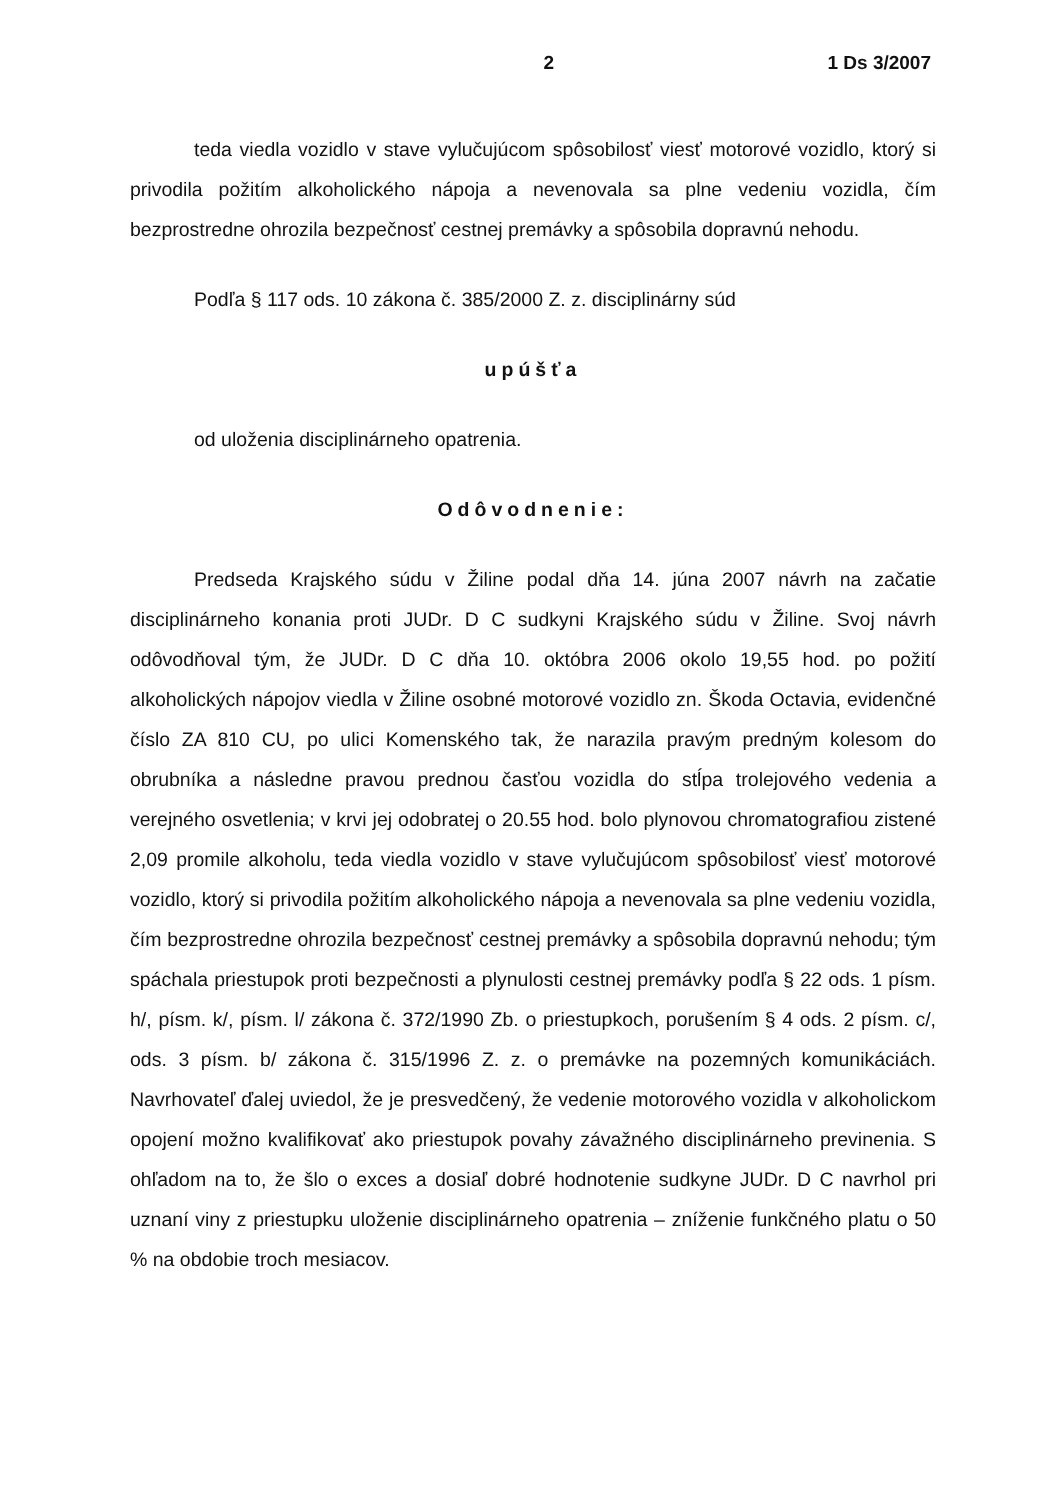2 1 Ds 3/2007
teda viedla vozidlo v stave vylučujúcom spôsobilosť viesť motorové vozidlo, ktorý si privodila požitím alkoholického nápoja a nevenovala sa plne vedeniu vozidla, čím bezprostredne ohrozila bezpečnosť cestnej premávky a spôsobila dopravnú nehodu.
Podľa § 117 ods. 10 zákona č. 385/2000 Z. z. disciplinárny súd
upúšťa
od uloženia disciplinárneho opatrenia.
Odôvodnenie:
Predseda Krajského súdu v Žiline podal dňa 14. júna 2007 návrh na začatie disciplinárneho konania proti JUDr. D C sudkyni Krajského súdu v Žiline. Svoj návrh odôvodňoval tým, že JUDr. D C dňa 10. októbra 2006 okolo 19,55 hod. po požití alkoholických nápojov viedla v Žiline osobné motorové vozidlo zn. Škoda Octavia, evidenčné číslo ZA 810 CU, po ulici Komenského tak, že narazila pravým predným kolesom do obrubníka a následne pravou prednou časťou vozidla do stĺpa trolejového vedenia a verejného osvetlenia; v krvi jej odobratej o 20.55 hod. bolo plynovou chromatografiou zistené 2,09 promile alkoholu, teda viedla vozidlo v stave vylučujúcom spôsobilosť viesť motorové vozidlo, ktorý si privodila požitím alkoholického nápoja a nevenovala sa plne vedeniu vozidla, čím bezprostredne ohrozila bezpečnosť cestnej premávky a spôsobila dopravnú nehodu; tým spáchala priestupok proti bezpečnosti a plynulosti cestnej premávky podľa § 22 ods. 1 písm. h/, písm. k/, písm. l/ zákona č. 372/1990 Zb. o priestupkoch, porušením § 4 ods. 2 písm. c/, ods. 3 písm. b/ zákona č. 315/1996 Z. z. o premávke na pozemných komunikáciách. Navrhovateľ ďalej uviedol, že je presvedčený, že vedenie motorového vozidla v alkoholickom opojení možno kvalifikovať ako priestupok povahy závažného disciplinárneho previnenia. S ohľadom na to, že šlo o exces a dosiaľ dobré hodnotenie sudkyne JUDr. D C navrhol pri uznaní viny z priestupku uloženie disciplinárneho opatrenia – zníženie funkčného platu o 50 % na obdobie troch mesiacov.